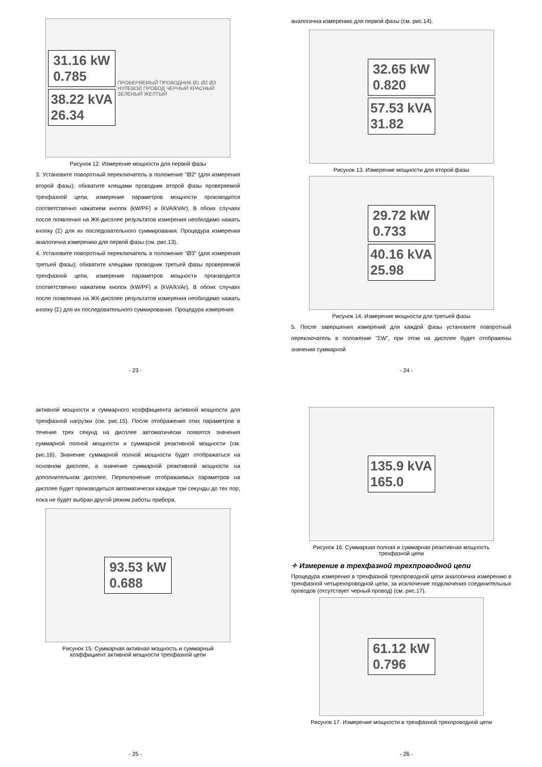31.16 kW
0.785
38.22 kVA
26.34
ПРОВЕРЯЕМЫЙ ПРОВОДНИК Ø1 Ø2 Ø3 НУЛЕВОЙ ПРОВОД ЧЕРНЫЙ КРАСНЫЙ ЗЕЛЕНЫЙ ЖЕЛТЫЙ
Рисунок 12. Измерение мощности для первой фазы
3. Установите поворотный переключатель в положение "Ø2" (для измерения второй фазы); обхватите клещами проводник второй фазы проверяемой трехфазной цепи, измерение параметров мощности производится соответственно нажатием кнопок (kW/PF) и (kVA/kVAr). В обоих случаях после появления на ЖК-дисплее результатов измерения необходимо нажать кнопку (Σ) для их последовательного суммирования. Процедура измерения аналогична измерению для первой фазы (см. рис.13).
4. Установите поворотный переключатель в положение "Ø3" (для измерения третьей фазы); обхватите клещами проводник третьей фазы проверяемой трехфазной цепи, измерение параметров мощности производится соответственно нажатием кнопок (kW/PF) и (kVA/kVAr). В обоих случаях после появления на ЖК-дисплее результатов измерения необходимо нажать кнопку (Σ) для их последовательного суммирования. Процедура измерения
- 23 -
аналогична измерению для первой фазы (см. рис.14).
32.65 kW
0.820
57.53 kVA
31.82
Рисунок 13. Измерение мощности для второй фазы
29.72 kW
0.733
40.16 kVA
25.98
Рисунок 14. Измерение мощности для третьей фазы
5. После завершения измерений для каждой фазы установите поворотный переключатель в положение "ΣW", при этом на дисплее будет отображены значения суммарной
- 24 -
активной мощности и суммарного коэффициента активной мощности для трехфазной нагрузки (см. рис.15). После отображения этих параметров в течение трех секунд на дисплее автоматически появятся значения суммарной полной мощности и суммарной реактивной мощности (см. рис.16). Значение суммарной полной мощности будет отображаться на основном дисплее, а значение суммарной реактивной мощности на дополнительном дисплее. Переключение отображаемых параметров на дисплее будет производиться автоматически каждые три секунды до тех пор, пока не будет выбран другой режим работы прибора.
93.53 kW
0.688
Рисунок 15. Суммарная активная мощность и суммарный
коэффициент активной мощности трехфазной цепи
- 25 -
135.9 kVA
165.0
Рисунок 16. Суммарная полная и суммарная реактивная мощность
трехфазной цепи
✧ Измерение в трехфазной трехпроводной цепи
Процедура измерения в трехфазной трехпроводной цепи аналогична измерению в трехфазной четырехпроводной цепи, за исключение подключения соединительных проводов (отсутствует черный провод) (см. рис.17).
61.12 kW
0.796
Рисунок 17. Измерение мощности в трехфазной трехпроводной цепи
- 26 -